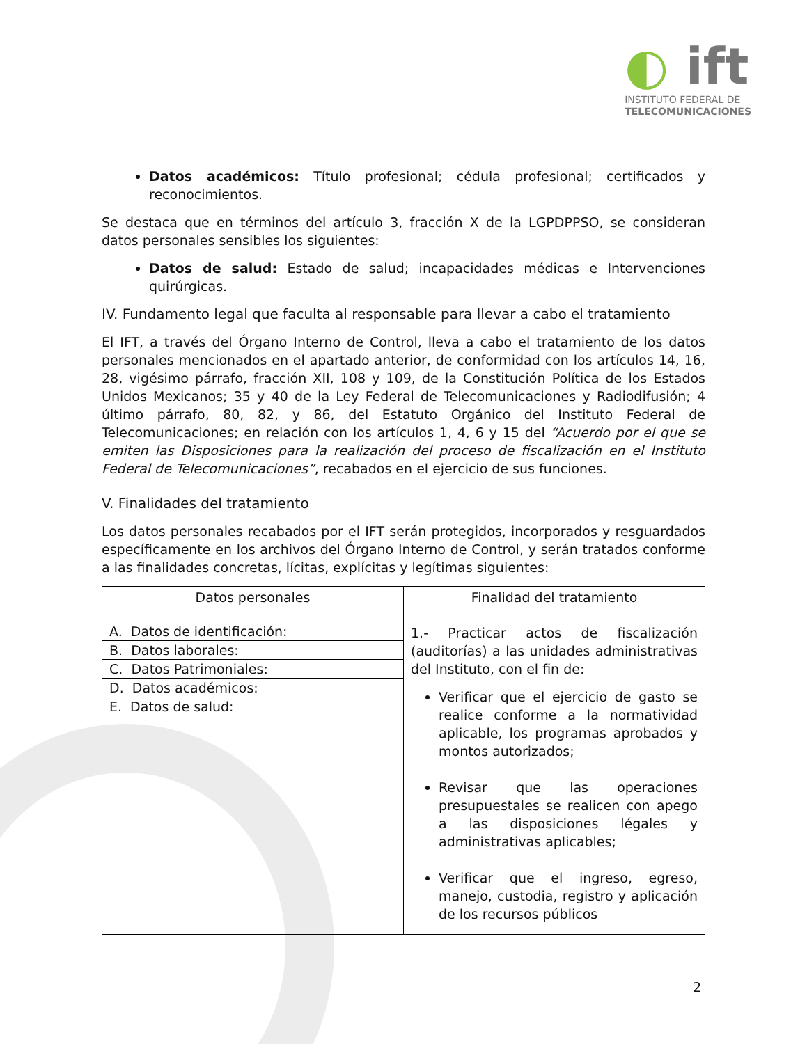◐ ift
INSTITUTO FEDERAL DE
TELECOMUNICACIONES
Datos académicos: Título profesional; cédula profesional; certificados y reconocimientos.
Se destaca que en términos del artículo 3, fracción X de la LGPDPPSO, se consideran datos personales sensibles los siguientes:
Datos de salud: Estado de salud; incapacidades médicas e Intervenciones quirúrgicas.
IV. Fundamento legal que faculta al responsable para llevar a cabo el tratamiento
El IFT, a través del Órgano Interno de Control, lleva a cabo el tratamiento de los datos personales mencionados en el apartado anterior, de conformidad con los artículos 14, 16, 28, vigésimo párrafo, fracción XII, 108 y 109, de la Constitución Política de los Estados Unidos Mexicanos; 35 y 40 de la Ley Federal de Telecomunicaciones y Radiodifusión; 4 último párrafo, 80, 82, y 86, del Estatuto Orgánico del Instituto Federal de Telecomunicaciones; en relación con los artículos 1, 4, 6 y 15 del “Acuerdo por el que se emiten las Disposiciones para la realización del proceso de fiscalización en el Instituto Federal de Telecomunicaciones”, recabados en el ejercicio de sus funciones.
V. Finalidades del tratamiento
Los datos personales recabados por el IFT serán protegidos, incorporados y resguardados específicamente en los archivos del Órgano Interno de Control, y serán tratados conforme a las finalidades concretas, lícitas, explícitas y legítimas siguientes:
| Datos personales | Finalidad del tratamiento |
| --- | --- |
| / A. Datos de identificación: / / B. Datos laborales: / / C. Datos Patrimoniales: / / D. Datos académicos: / / E. Datos de salud: / | 1.- Practicar actos de fiscalización (auditorías) a las unidades administrativas del Instituto, con el fin de: Verificar que el ejercicio de gasto se realice conforme a la normatividad aplicable, los programas aprobados y montos autorizados; Revisar que las operaciones presupuestales se realicen con apego a las disposiciones légales y administrativas aplicables; Verificar que el ingreso, egreso, manejo, custodia, registro y aplicación de los recursos públicos |
2